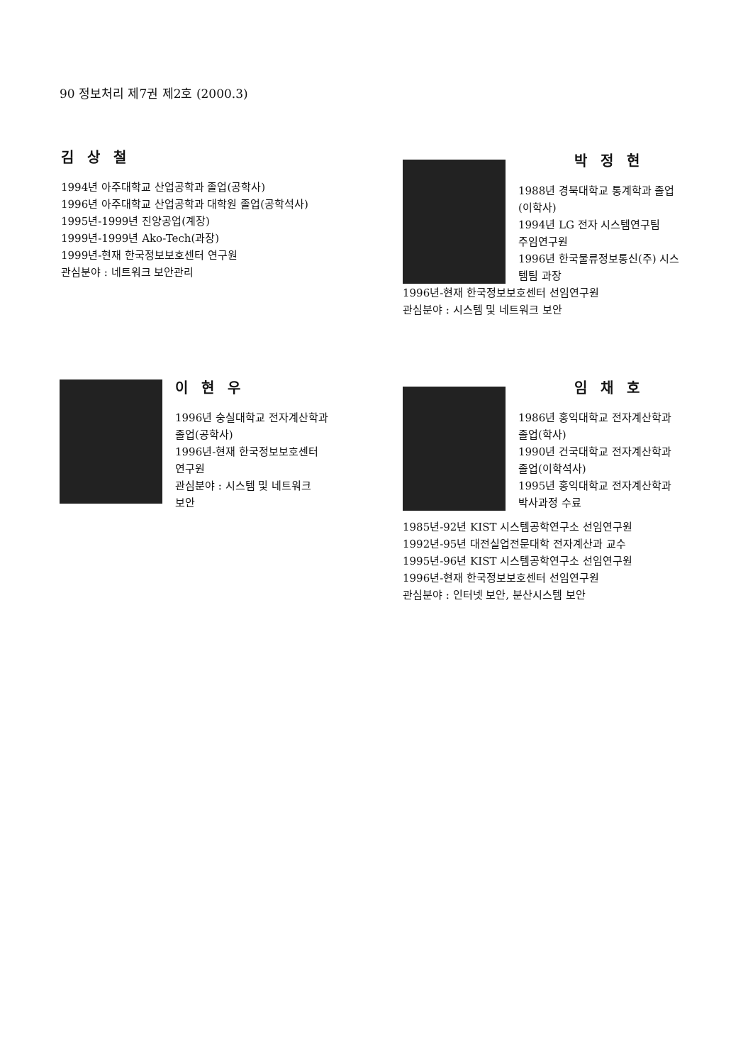90 정보처리 제7권 제2호 (2000.3)
김 상 철
1994년 아주대학교 산업공학과 졸업(공학사)
1996년 아주대학교 산업공학과 대학원 졸업(공학석사)
1995년-1999년 진양공업(계장)
1999년-1999년 Ako-Tech(과장)
1999년-현재 한국정보보호센터 연구원
관심분야 : 네트워크 보안관리
박 정 현
1988년 경북대학교 통계학과 졸업
(이학사)
1994년 LG 전자 시스템연구팀
주임연구원
1996년 한국물류정보통신(주) 시스
템팀 과장
1996년-현재 한국정보보호센터 선임연구원
관심분야 : 시스템 및 네트워크 보안
이 현 우
1996년 숭실대학교 전자계산학과
졸업(공학사)
1996년-현재 한국정보보호센터
연구원
관심분야 : 시스템 및 네트워크
보안
임 채 호
1986년 홍익대학교 전자계산학과
졸업(학사)
1990년 건국대학교 전자계산학과
졸업(이학석사)
1995년 홍익대학교 전자계산학과
박사과정 수료
1985년-92년 KIST 시스템공학연구소 선임연구원
1992년-95년 대전실업전문대학 전자계산과 교수
1995년-96년 KIST 시스템공학연구소 선임연구원
1996년-현재 한국정보보호센터 선임연구원
관심분야 : 인터넷 보안, 분산시스템 보안